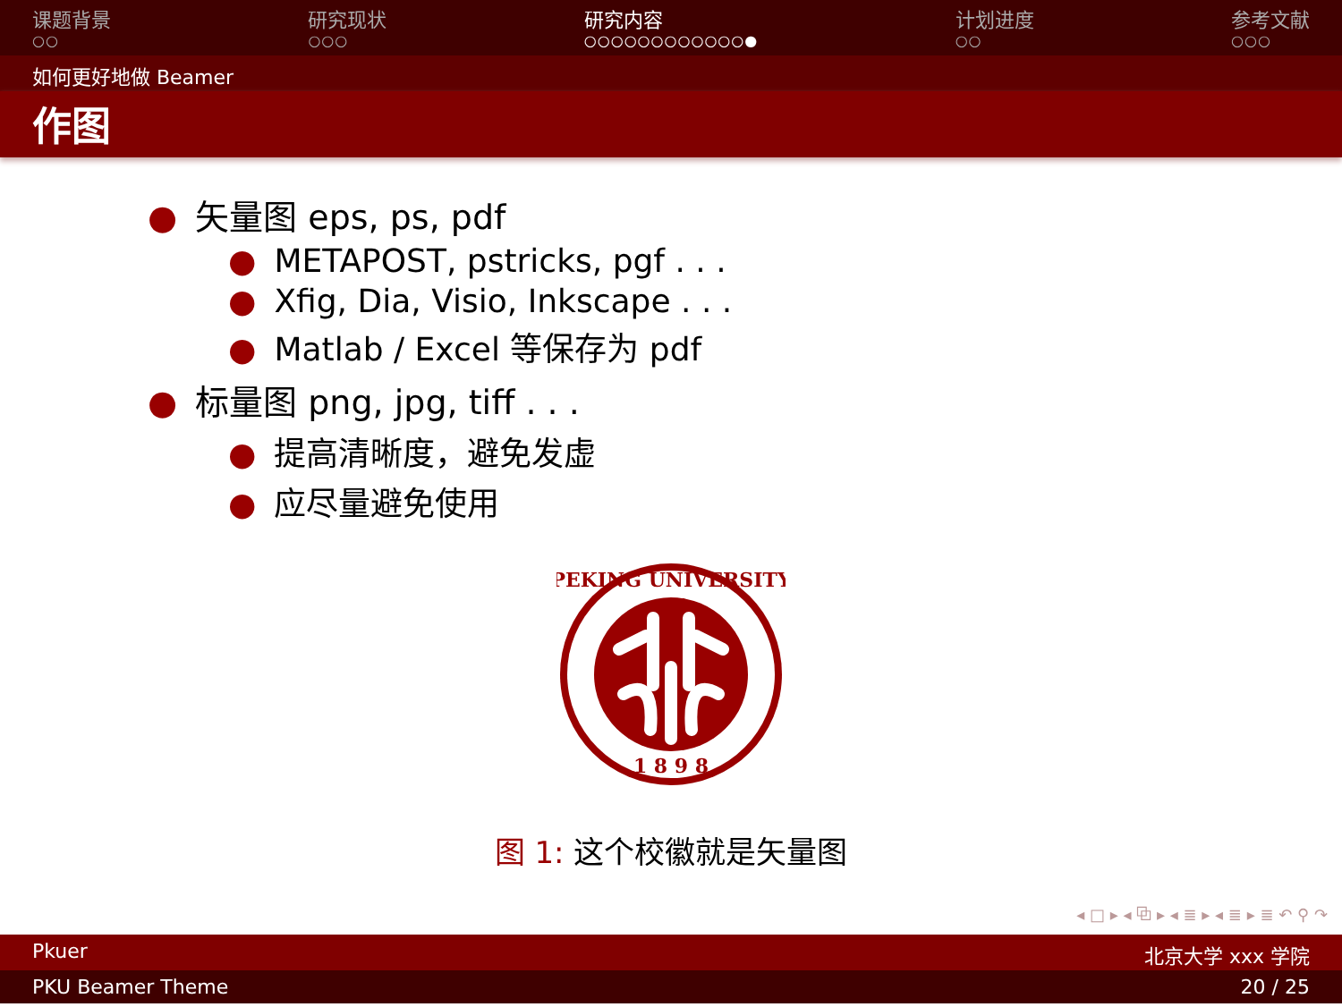课题背景
○○
研究现状
○○○
研究内容
○○○○○○○○○○○○●
计划进度
○○
参考文献
○○○
如何更好地做 Beamer
作图
● 矢量图 eps, ps, pdf
● METAPOST, pstricks, pgf . . .
● Xfig, Dia, Visio, Inkscape . . .
● Matlab / Excel 等保存为 pdf
● 标量图 png, jpg, tiff . . .
● 提高清晰度，避免发虚
● 应尽量避免使用
PEKING UNIVERSITY
1 8 9 8
图 1: 这个校徽就是矢量图
◂ □ ▸ ◂ ⧉ ▸ ◂ ≣ ▸ ◂ ≣ ▸ ≣ ↶ ⚲ ↷
Pkuer 北京大学 xxx 学院
PKU Beamer Theme 20 / 25